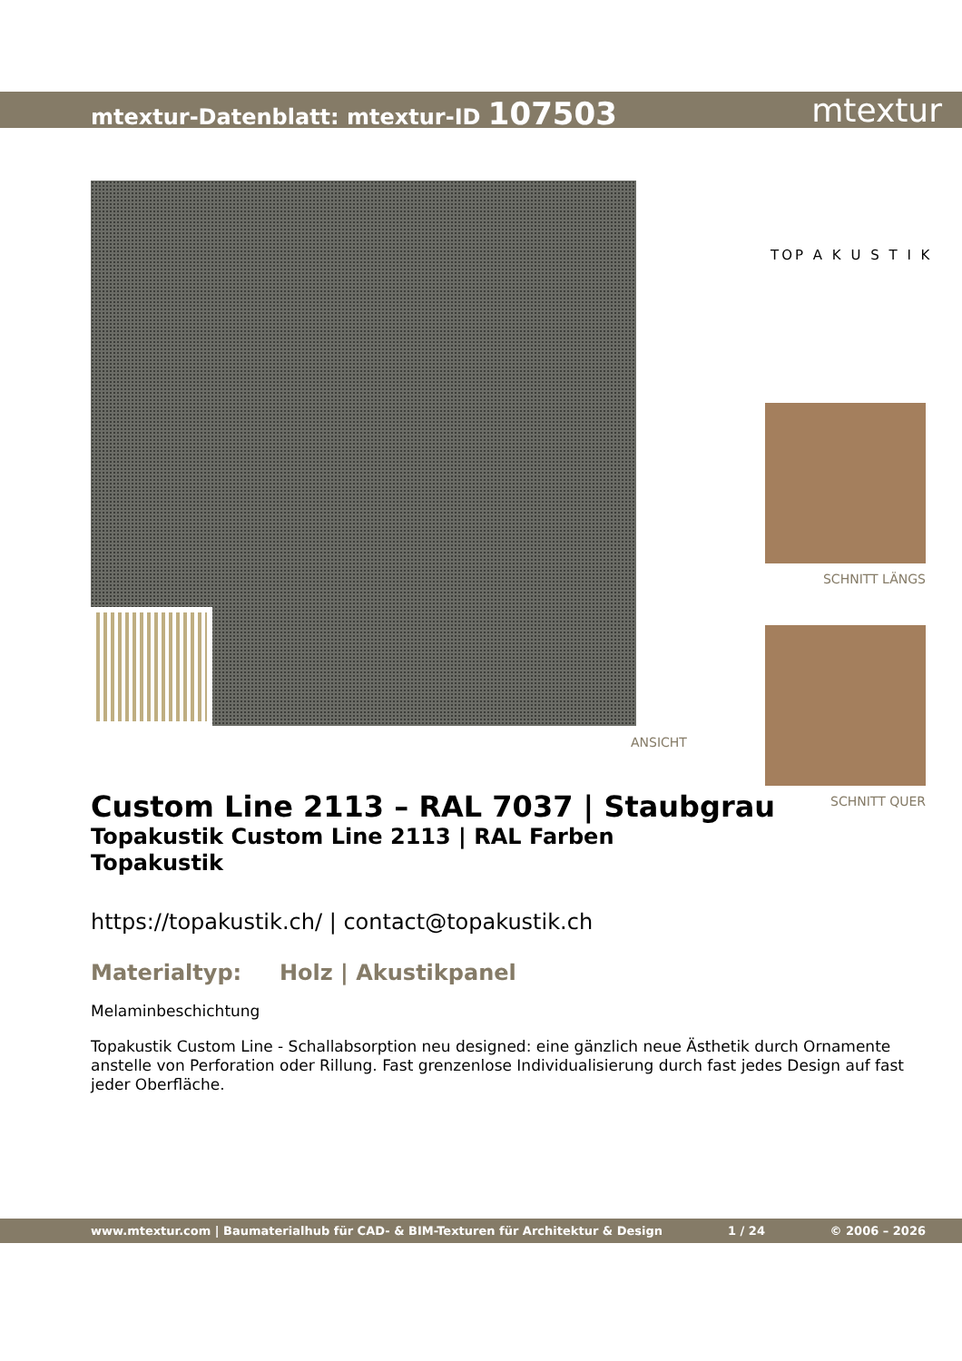mtextur-Datenblatt: mtextur-ID 107503 mtextur
TOP A K U S T I K
SCHNITT LÄNGS
ANSICHT
SCHNITT QUER
Custom Line 2113 – RAL 7037 | Staubgrau
Topakustik Custom Line 2113 | RAL Farben
Topakustik
https://topakustik.ch/ | contact@topakustik.ch
Materialtyp: Holz | Akustikpanel
Melaminbeschichtung
Topakustik Custom Line - Schallabsorption neu designed: eine gänzlich neue Ästhetik durch Ornamente anstelle von Perforation oder Rillung. Fast grenzenlose Individualisierung durch fast jedes Design auf fast jeder Oberfläche.
www.mtextur.com | Baumaterialhub für CAD- & BIM-Texturen für Architektur & Design 1 / 24 © 2006 – 2026